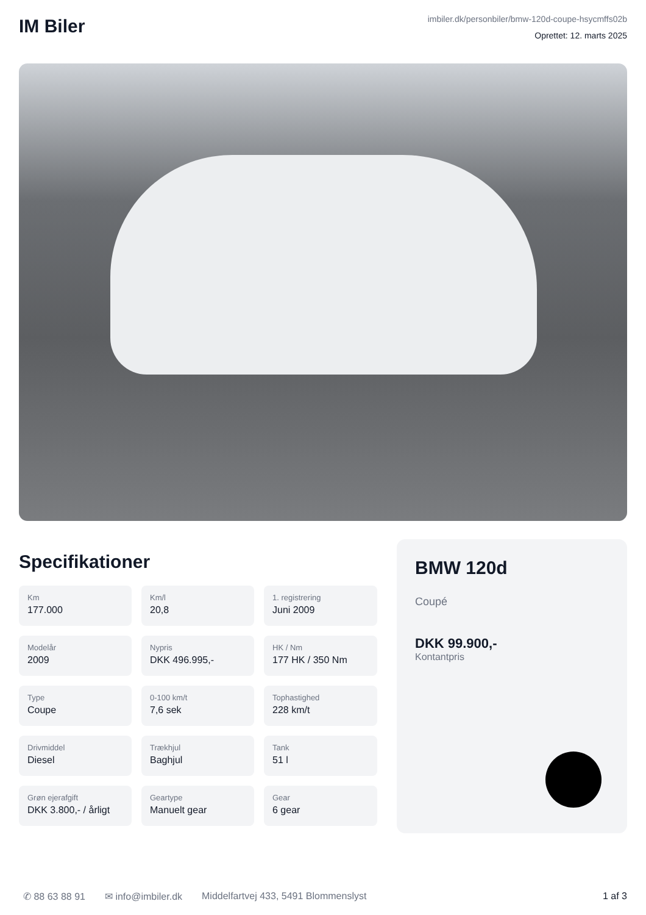IM Biler
imbiler.dk/personbiler/bmw-120d-coupe-hsycmffs02b
Oprettet: 12. marts 2025
Specifikationer
Km
177.000
Km/l
20,8
1. registrering
Juni 2009
Modelår
2009
Nypris
DKK 496.995,-
HK / Nm
177 HK / 350 Nm
Type
Coupe
0-100 km/t
7,6 sek
Tophastighed
228 km/t
Drivmiddel
Diesel
Trækhjul
Baghjul
Tank
51 l
Grøn ejerafgift
DKK 3.800,- / årligt
Geartype
Manuelt gear
Gear
6 gear
BMW 120d
Coupé
DKK 99.900,-
Kontantpris
✆ 88 63 88 91 ✉ info@imbiler.dk Middelfartvej 433, 5491 Blommenslyst 1 af 3